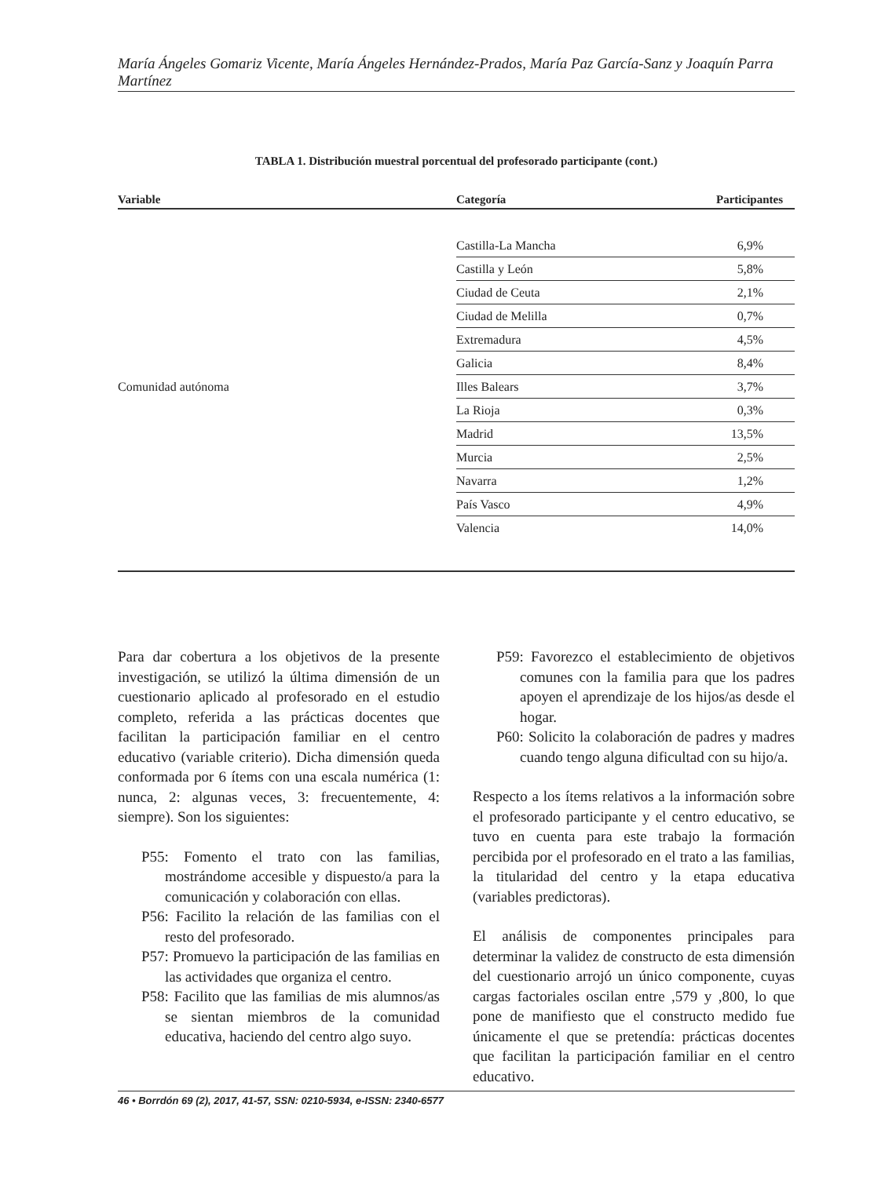María Ángeles Gomariz Vicente, María Ángeles Hernández-Prados, María Paz García-Sanz y Joaquín Parra Martínez
TABLA 1. Distribución muestral porcentual del profesorado participante (cont.)
| Variable | Categoría | Participantes |
| --- | --- | --- |
| Comunidad autónoma | Castilla-La Mancha | 6,9% |
| | Castilla y León | 5,8% |
| | Ciudad de Ceuta | 2,1% |
| | Ciudad de Melilla | 0,7% |
| | Extremadura | 4,5% |
| | Galicia | 8,4% |
| | Illes Balears | 3,7% |
| | La Rioja | 0,3% |
| | Madrid | 13,5% |
| | Murcia | 2,5% |
| | Navarra | 1,2% |
| | País Vasco | 4,9% |
| | Valencia | 14,0% |
Para dar cobertura a los objetivos de la presente investigación, se utilizó la última dimensión de un cuestionario aplicado al profesorado en el estudio completo, referida a las prácticas docentes que facilitan la participación familiar en el centro educativo (variable criterio). Dicha dimensión queda conformada por 6 ítems con una escala numérica (1: nunca, 2: algunas veces, 3: frecuentemente, 4: siempre). Son los siguientes:
P55: Fomento el trato con las familias, mostrándome accesible y dispuesto/a para la comunicación y colaboración con ellas.
P56: Facilito la relación de las familias con el resto del profesorado.
P57: Promuevo la participación de las familias en las actividades que organiza el centro.
P58: Facilito que las familias de mis alumnos/as se sientan miembros de la comunidad educativa, haciendo del centro algo suyo.
P59: Favorezco el establecimiento de objetivos comunes con la familia para que los padres apoyen el aprendizaje de los hijos/as desde el hogar.
P60: Solicito la colaboración de padres y madres cuando tengo alguna dificultad con su hijo/a.
Respecto a los ítems relativos a la información sobre el profesorado participante y el centro educativo, se tuvo en cuenta para este trabajo la formación percibida por el profesorado en el trato a las familias, la titularidad del centro y la etapa educativa (variables predictoras).
El análisis de componentes principales para determinar la validez de constructo de esta dimensión del cuestionario arrojó un único componente, cuyas cargas factoriales oscilan entre ,579 y ,800, lo que pone de manifiesto que el constructo medido fue únicamente el que se pretendía: prácticas docentes que facilitan la participación familiar en el centro educativo.
46 • Borrdón 69 (2), 2017, 41-57, SSN: 0210-5934, e-ISSN: 2340-6577